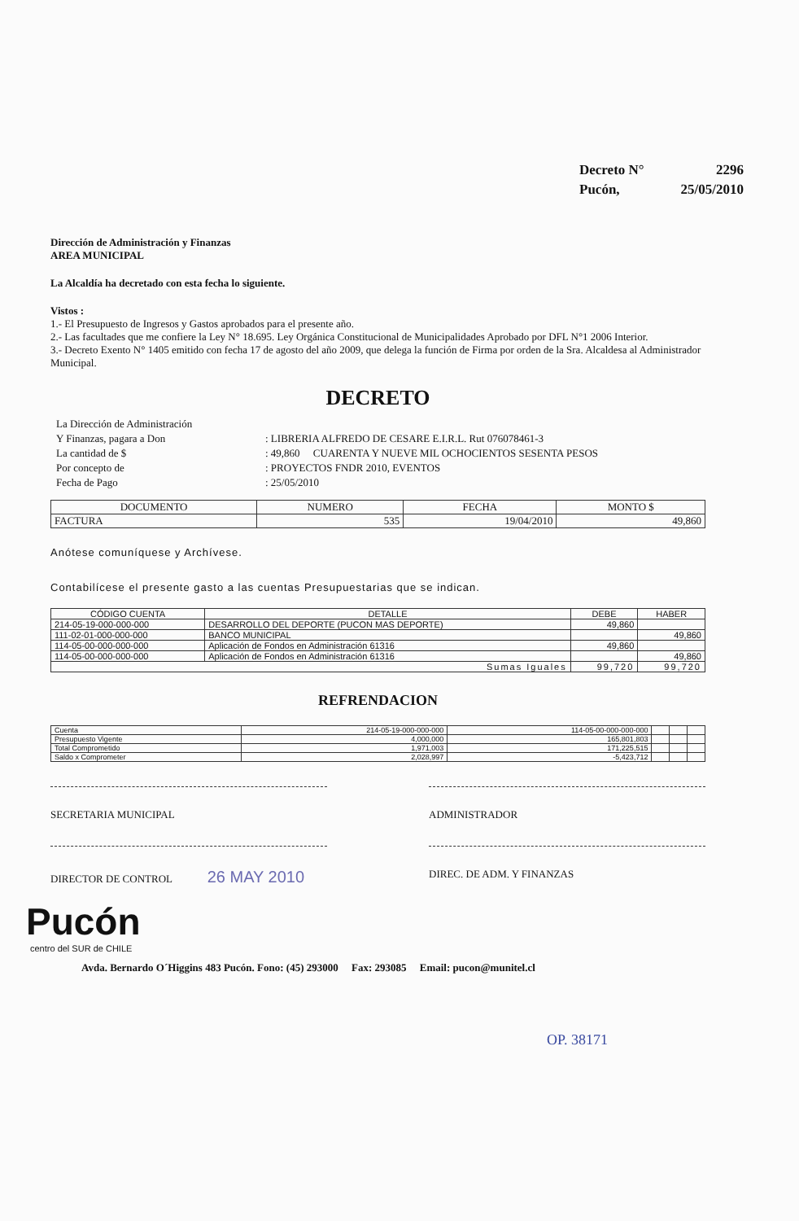| Decreto N° | 2296 |
| Pucón, | 25/05/2010 |
Dirección de Administración y Finanzas
AREA MUNICIPAL
La Alcaldía ha decretado con esta fecha lo siguiente.
Vistos :
1.- El Presupuesto de Ingresos y Gastos aprobados para el presente año.
2.- Las facultades que me confiere la Ley N° 18.695. Ley Orgánica Constitucional de Municipalidades Aprobado por DFL N°1 2006 Interior.
3.- Decreto Exento N° 1405 emitido con fecha 17 de agosto del año 2009, que delega la función de Firma por orden de la Sra. Alcaldesa al Administrador Municipal.
DECRETO
| La Dirección de Administración | |
| Y Finanzas, pagara a Don | : LIBRERIA ALFREDO DE CESARE E.I.R.L. Rut 076078461-3 |
| La cantidad de $ | : 49,860 CUARENTA Y NUEVE MIL OCHOCIENTOS SESENTA PESOS |
| Por concepto de | : PROYECTOS FNDR 2010, EVENTOS |
| Fecha de Pago | : 25/05/2010 |
| DOCUMENTO | NUMERO | FECHA | MONTO $ |
| --- | --- | --- | --- |
| FACTURA | 535 | 19/04/2010 | 49,860 |
Anótese comuníquese y Archívese.
Contabilícese el presente gasto a las cuentas Presupuestarias que se indican.
| CÓDIGO CUENTA | DETALLE | DEBE | HABER |
| 214-05-19-000-000-000 | DESARROLLO DEL DEPORTE (PUCON MAS DEPORTE) | 49,860 | |
| 111-02-01-000-000-000 | BANCO MUNICIPAL | | 49,860 |
| 114-05-00-000-000-000 | Aplicación de Fondos en Administración 61316 | 49,860 | |
| 114-05-00-000-000-000 | Aplicación de Fondos en Administración 61316 | | 49,860 |
| Sumas Iguales | | 99,720 | 99,720 |
REFRENDACION
| Cuenta | 214-05-19-000-000-000 | 114-05-00-000-000-000 | | | |
| Presupuesto Vigente | 4,000,000 | 165,801,803 | | | |
| Total Comprometido | 1,971,003 | 171,225,515 | | | |
| Saldo x Comprometer | 2,028,997 | -5,423,712 | | | |
SECRETARIA MUNICIPAL ADMINISTRADOR
DIRECTOR DE CONTROL 26 MAY 2010
DIREC. DE ADM. Y FINANZAS
Pucón
centro del SUR de CHILE
Avda. Bernardo O´Higgins 483 Pucón. Fono: (45) 293000 Fax: 293085 Email: pucon@munitel.cl
OP. 38171